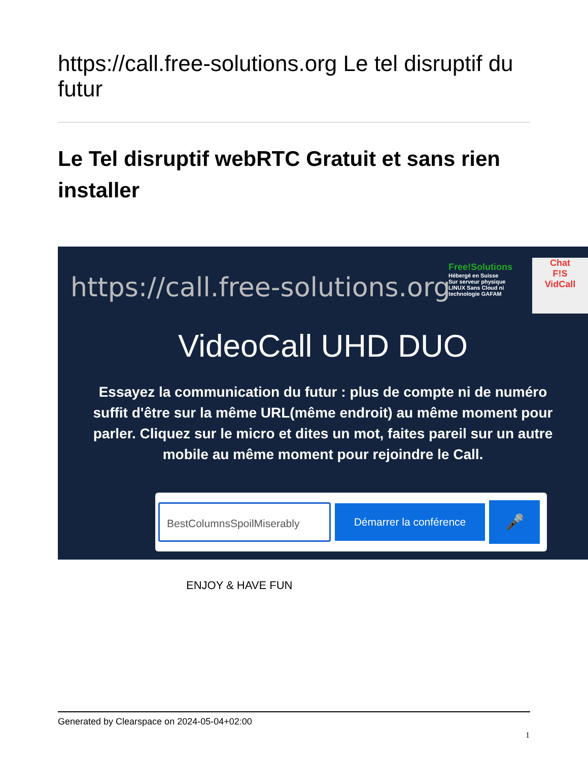https://call.free-solutions.org Le tel disruptif du futur
Le Tel disruptif webRTC Gratuit et sans rien installer
https://call.free-solutions.org
Free!Solutions
Hébergé en Suisse
Sur serveur physique
LINUX Sans Cloud ni
technologie GAFAM
Chat
F!S
VidCall
VideoCall UHD DUO
Essayez la communication du futur : plus de compte ni de numéro
suffit d'être sur la même URL(même endroit) au même moment pour
parler. Cliquez sur le micro et dites un mot, faites pareil sur un autre
mobile au même moment pour rejoindre le Call.
BestColumnsSpoilMiserably
Démarrer la conférence
🎤
ENJOY & HAVE FUN
Generated by Clearspace on 2024-05-04+02:00
1